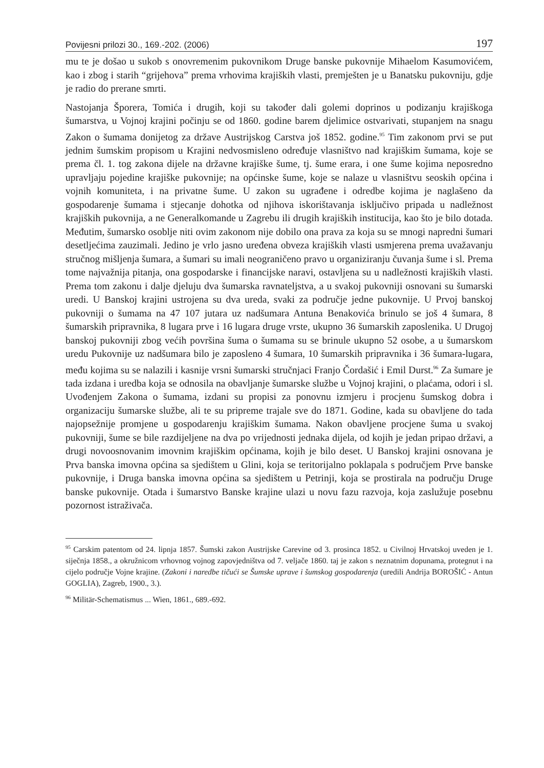Povijesni prilozi 30., 169.-202. (2006) 197
mu te je došao u sukob s onovremenim pukovnikom Druge banske pukovnije Mihaelom Kasumovićem, kao i zbog i starih “grijehova” prema vrhovima krajiških vlasti, premješten je u Banatsku pukovniju, gdje je radio do prerane smrti.
Nastojanja Šporera, Tomića i drugih, koji su također dali golemi doprinos u podizanju krajiškoga šumarstva, u Vojnoj krajini počinju se od 1860. godine barem djelimice ostvarivati, stupanjem na snagu Zakon o šumama donijetog za države Austrijskog Carstva još 1852. godine.<sup>95</sup> Tim zakonom prvi se put jednim šumskim propisom u Krajini nedvosmisleno određuje vlasništvo nad krajiškim šumama, koje se prema čl. 1. tog zakona dijele na državne krajiške šume, tj. šume erara, i one šume kojima neposredno upravljaju pojedine krajiške pukovnije; na općinske šume, koje se nalaze u vlasništvu seoskih općina i vojnih komuniteta, i na privatne šume. U zakon su ugrađene i odredbe kojima je naglašeno da gospodarenje šumama i stjecanje dohotka od njihova iskorištavanja isključivo pripada u nadležnost krajiških pukovnija, a ne Generalkomande u Zagrebu ili drugih krajiških institucija, kao što je bilo dotada. Međutim, šumarsko osoblje niti ovim zakonom nije dobilo ona prava za koja su se mnogi napredni šumari desetljećima zauzimali. Jedino je vrlo jasno uređena obveza krajiških vlasti usmjerena prema uvažavanju stručnog mišljenja šumara, a šumari su imali neograničeno pravo u organiziranju čuvanja šume i sl. Prema tome najvažnija pitanja, ona gospodarske i financijske naravi, ostavljena su u nadležnosti krajiških vlasti. Prema tom zakonu i dalje djeluju dva šumarska ravnateljstva, a u svakoj pukovniji osnovani su šumarski uredi. U Banskoj krajini ustrojena su dva ureda, svaki za područje jedne pukovnije. U Prvoj banskoj pukovniji o šumama na 47 107 jutara uz nadšumara Antuna Benakovića brinulo se još 4 šumara, 8 šumarskih pripravnika, 8 lugara prve i 16 lugara druge vrste, ukupno 36 šumarskih zaposlenika. U Drugoj banskoj pukovniji zbog većih površina šuma o šumama su se brinule ukupno 52 osobe, a u šumarskom uredu Pukovnije uz nadšumara bilo je zaposleno 4 šumara, 10 šumarskih pripravnika i 36 šumara-lugara, među kojima su se nalazili i kasnije vrsni šumarski stručnjaci Franjo Čordašić i Emil Durst.<sup>96</sup> Za šumare je tada izdana i uredba koja se odnosila na obavljanje šumarske službe u Vojnoj krajini, o plaćama, odori i sl. Uvođenjem Zakona o šumama, izdani su propisi za ponovnu izmjeru i procjenu šumskog dobra i organizaciju šumarske službe, ali te su pripreme trajale sve do 1871. Godine, kada su obavljene do tada najopsežnije promjene u gospodarenju krajiškim šumama. Nakon obavljene procjene šuma u svakoj pukovniji, šume se bile razdijeljene na dva po vrijednosti jednaka dijela, od kojih je jedan pripao državi, a drugi novoosnovanim imovnim krajiškim općinama, kojih je bilo deset. U Banskoj krajini osnovana je Prva banska imovna općina sa sjedištem u Glini, koja se teritorijalno poklapala s područjem Prve banske pukovnije, i Druga banska imovna općina sa sjedištem u Petrinji, koja se prostirala na području Druge banske pukovnije. Otada i šumarstvo Banske krajine ulazi u novu fazu razvoja, koja zaslužuje posebnu pozornost istraživača.
<sup>95</sup> Carskim patentom od 24. lipnja 1857. Šumski zakon Austrijske Carevine od 3. prosinca 1852. u Civilnoj Hrvatskoj uveden je 1. siječnja 1858., a okružnicom vrhovnog vojnog zapovjedništva od 7. veljače 1860. taj je zakon s neznatnim dopunama, protegnut i na cijelo područje Vojne krajine. (Zakoni i naredbe tičući se Šumske uprave i šumskog gospodarenja (uredili Andrija BOROŠIĆ - Antun GOGLIA), Zagreb, 1900., 3.).
<sup>96</sup> Militär-Schematismus ... Wien, 1861., 689.-692.